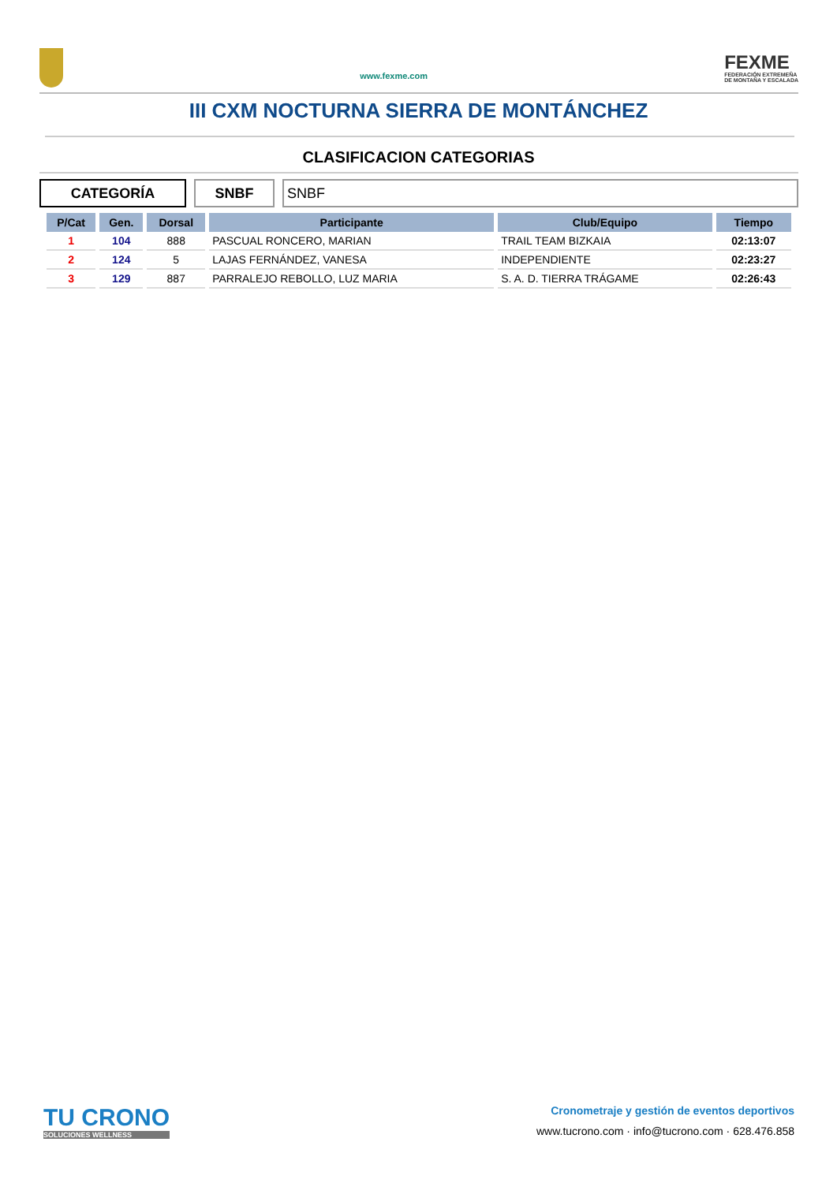www.fexme.com
FEXME
FEDERACIÓN EXTREMEÑA
DE MONTAÑA Y ESCALADA
III CXM NOCTURNA SIERRA DE MONTÁNCHEZ
CLASIFICACION CATEGORIAS
CATEGORÍA SNBF SNBF
| P/Cat | Gen. | Dorsal | Participante | Club/Equipo | Tiempo |
| --- | --- | --- | --- | --- | --- |
| 1 | 104 | 888 | PASCUAL RONCERO, MARIAN | TRAIL TEAM BIZKAIA | 02:13:07 |
| 2 | 124 | 5 | LAJAS FERNÁNDEZ, VANESA | INDEPENDIENTE | 02:23:27 |
| 3 | 129 | 887 | PARRALEJO REBOLLO, LUZ MARIA | S. A. D. TIERRA TRÁGAME | 02:26:43 |
TU CRONO
SOLUCIONES WELLNESS
Cronometraje y gestión de eventos deportivos
www.tucrono.com · info@tucrono.com · 628.476.858